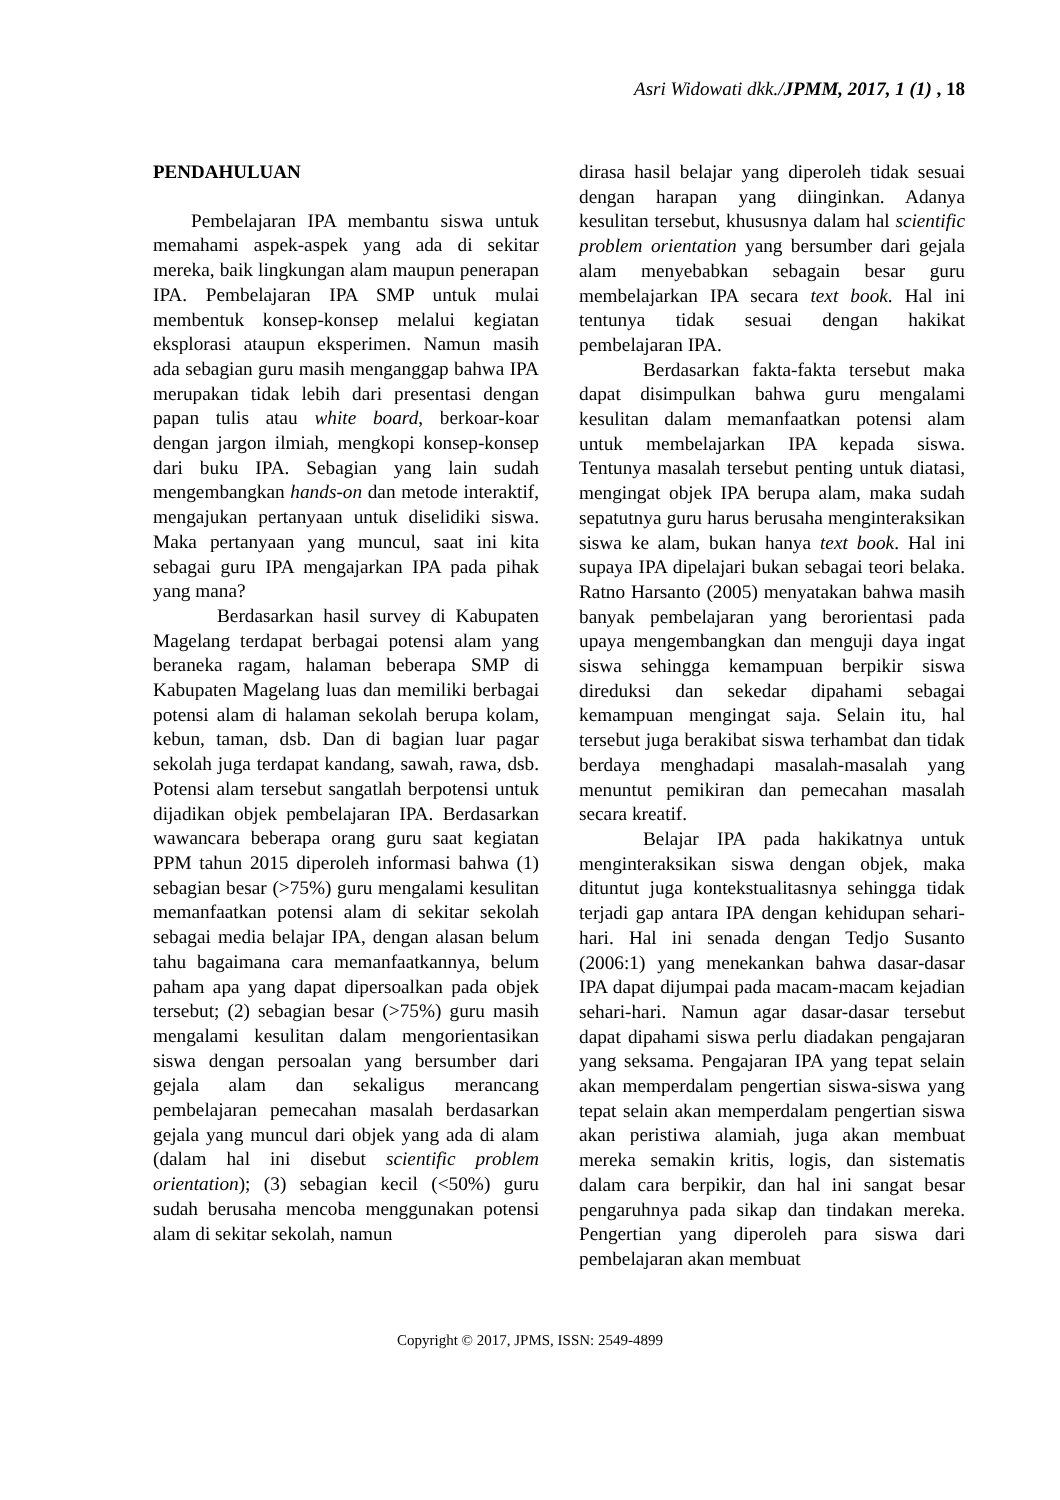Asri Widowati dkk./JPMM, 2017, 1 (1) , 18
PENDAHULUAN
Pembelajaran IPA membantu siswa untuk memahami aspek-aspek yang ada di sekitar mereka, baik lingkungan alam maupun penerapan IPA. Pembelajaran IPA SMP untuk mulai membentuk konsep-konsep melalui kegiatan eksplorasi ataupun eksperimen. Namun masih ada sebagian guru masih menganggap bahwa IPA merupakan tidak lebih dari presentasi dengan papan tulis atau white board, berkoar-koar dengan jargon ilmiah, mengkopi konsep-konsep dari buku IPA. Sebagian yang lain sudah mengembangkan hands-on dan metode interaktif, mengajukan pertanyaan untuk diselidiki siswa. Maka pertanyaan yang muncul, saat ini kita sebagai guru IPA mengajarkan IPA pada pihak yang mana?
Berdasarkan hasil survey di Kabupaten Magelang terdapat berbagai potensi alam yang beraneka ragam, halaman beberapa SMP di Kabupaten Magelang luas dan memiliki berbagai potensi alam di halaman sekolah berupa kolam, kebun, taman, dsb. Dan di bagian luar pagar sekolah juga terdapat kandang, sawah, rawa, dsb. Potensi alam tersebut sangatlah berpotensi untuk dijadikan objek pembelajaran IPA. Berdasarkan wawancara beberapa orang guru saat kegiatan PPM tahun 2015 diperoleh informasi bahwa (1) sebagian besar (>75%) guru mengalami kesulitan memanfaatkan potensi alam di sekitar sekolah sebagai media belajar IPA, dengan alasan belum tahu bagaimana cara memanfaatkannya, belum paham apa yang dapat dipersoalkan pada objek tersebut; (2) sebagian besar (>75%) guru masih mengalami kesulitan dalam mengorientasikan siswa dengan persoalan yang bersumber dari gejala alam dan sekaligus merancang pembelajaran pemecahan masalah berdasarkan gejala yang muncul dari objek yang ada di alam (dalam hal ini disebut scientific problem orientation); (3) sebagian kecil (<50%) guru sudah berusaha mencoba menggunakan potensi alam di sekitar sekolah, namun
dirasa hasil belajar yang diperoleh tidak sesuai dengan harapan yang diinginkan. Adanya kesulitan tersebut, khususnya dalam hal scientific problem orientation yang bersumber dari gejala alam menyebabkan sebagain besar guru membelajarkan IPA secara text book. Hal ini tentunya tidak sesuai dengan hakikat pembelajaran IPA.
Berdasarkan fakta-fakta tersebut maka dapat disimpulkan bahwa guru mengalami kesulitan dalam memanfaatkan potensi alam untuk membelajarkan IPA kepada siswa. Tentunya masalah tersebut penting untuk diatasi, mengingat objek IPA berupa alam, maka sudah sepatutnya guru harus berusaha menginteraksikan siswa ke alam, bukan hanya text book. Hal ini supaya IPA dipelajari bukan sebagai teori belaka. Ratno Harsanto (2005) menyatakan bahwa masih banyak pembelajaran yang berorientasi pada upaya mengembangkan dan menguji daya ingat siswa sehingga kemampuan berpikir siswa direduksi dan sekedar dipahami sebagai kemampuan mengingat saja. Selain itu, hal tersebut juga berakibat siswa terhambat dan tidak berdaya menghadapi masalah-masalah yang menuntut pemikiran dan pemecahan masalah secara kreatif.
Belajar IPA pada hakikatnya untuk menginteraksikan siswa dengan objek, maka dituntut juga kontekstualitasnya sehingga tidak terjadi gap antara IPA dengan kehidupan sehari-hari. Hal ini senada dengan Tedjo Susanto (2006:1) yang menekankan bahwa dasar-dasar IPA dapat dijumpai pada macam-macam kejadian sehari-hari. Namun agar dasar-dasar tersebut dapat dipahami siswa perlu diadakan pengajaran yang seksama. Pengajaran IPA yang tepat selain akan memperdalam pengertian siswa-siswa yang tepat selain akan memperdalam pengertian siswa akan peristiwa alamiah, juga akan membuat mereka semakin kritis, logis, dan sistematis dalam cara berpikir, dan hal ini sangat besar pengaruhnya pada sikap dan tindakan mereka. Pengertian yang diperoleh para siswa dari pembelajaran akan membuat
Copyright © 2017, JPMS, ISSN: 2549-4899